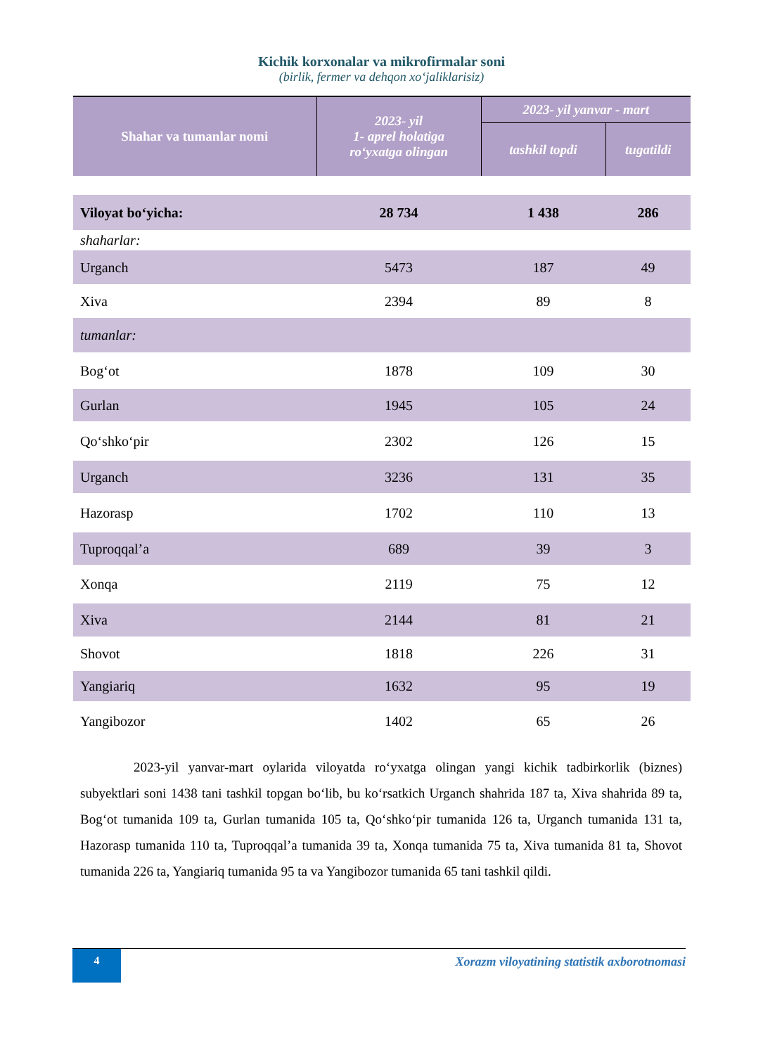Kichik korxonalar va mikrofirmalar soni
(birlik, fermer va dehqon xo‘jaliklarisiz)
| Shahar va tumanlar nomi | 2023- yil 1- aprel holatiga ro‘yxatga olingan | 2023- yil yanvar - mart | |
| --- | --- | --- | --- |
| | | tashkil topdi | tugatildi |
| Viloyat bo‘yicha: | 28 734 | 1 438 | 286 |
| shaharlar: | | | |
| Urganch | 5473 | 187 | 49 |
| Xiva | 2394 | 89 | 8 |
| tumanlar: | | | |
| Bog‘ot | 1878 | 109 | 30 |
| Gurlan | 1945 | 105 | 24 |
| Qo‘shko‘pir | 2302 | 126 | 15 |
| Urganch | 3236 | 131 | 35 |
| Hazorasp | 1702 | 110 | 13 |
| Tuproqqal’a | 689 | 39 | 3 |
| Xonqa | 2119 | 75 | 12 |
| Xiva | 2144 | 81 | 21 |
| Shovot | 1818 | 226 | 31 |
| Yangiariq | 1632 | 95 | 19 |
| Yangibozor | 1402 | 65 | 26 |
    2023-yil yanvar-mart oylarida viloyatda ro‘yxatga olingan yangi kichik tadbirkorlik (biznes) subyektlari soni 1438 tani tashkil topgan bo‘lib, bu ko‘rsatkich Urganch shahrida 187 ta, Xiva shahrida 89 ta, Bog‘ot tumanida 109 ta, Gurlan tumanida 105 ta, Qo‘shko‘pir tumanida 126 ta, Urganch tumanida 131 ta, Hazorasp tumanida 110 ta, Tuproqqal’a tumanida 39 ta, Xonqa tumanida 75 ta, Xiva tumanida 81 ta, Shovot tumanida 226 ta, Yangiariq tumanida 95 ta va Yangibozor tumanida 65 tani tashkil qildi.
4
Xorazm viloyatining statistik axborotnomasi